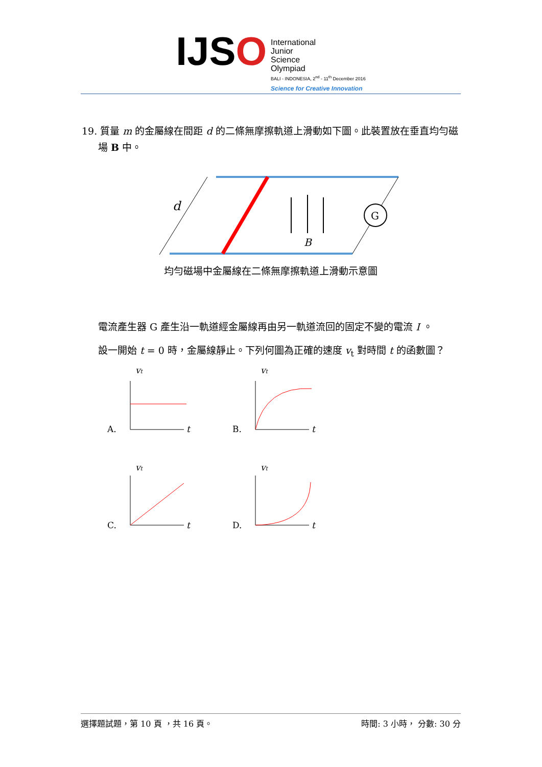IJSO
International
Junior
Science
Olympiad
BALI - INDONESIA, 2<sup>nd</sup> - 11<sup>th</sup> December 2016
Science for Creative Innovation
19. 質量 m 的金屬線在間距 d 的二條無摩擦軌道上滑動如下圖。此裝置放在垂直均勻磁場 B 中。
G
d
B
均勻磁場中金屬線在二條無摩擦軌道上滑動示意圖
電流產生器 G 產生沿一軌道經金屬線再由另一軌道流回的固定不變的電流 I 。
設一開始 t = 0 時，金屬線靜止。下列何圖為正確的速度 v<sub>t</sub> 對時間 t 的函數圖？
A.
vt
t
B.
vt
t
C.
vt
t
D.
vt
t
選擇題試題，第 10 頁 ，共 16 頁。 時間: 3 小時， 分數: 30 分